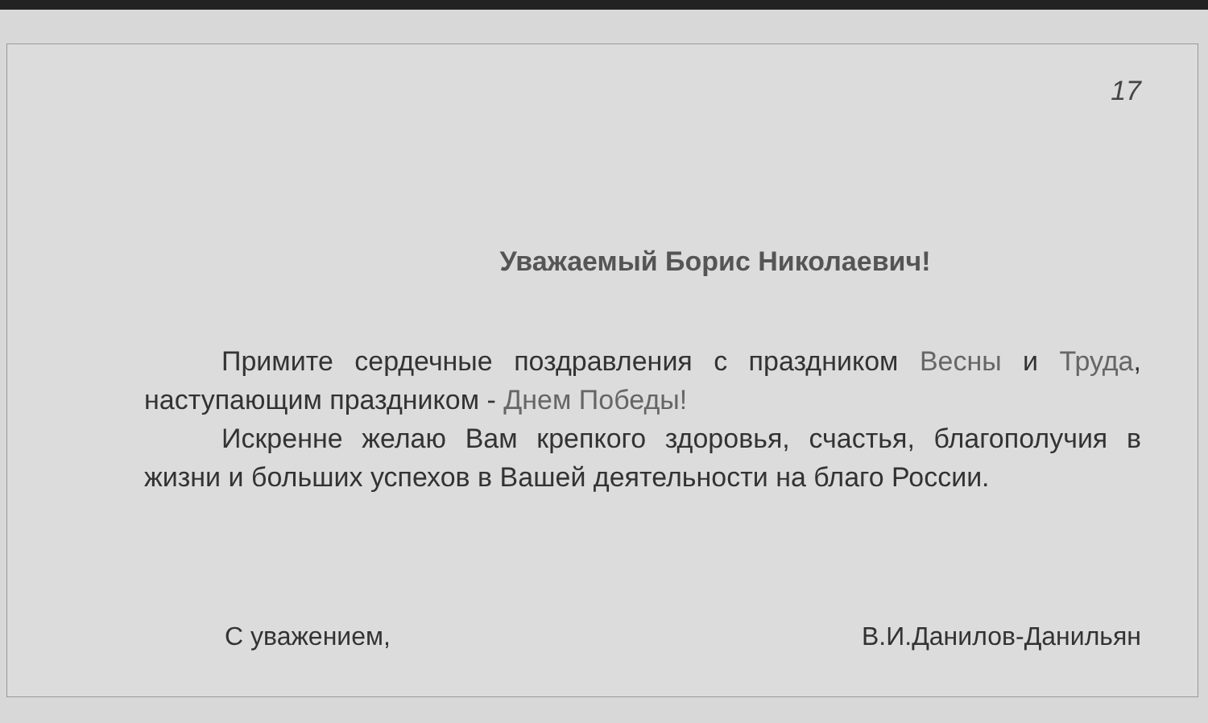17
Уважаемый Борис Николаевич!
Примите сердечные поздравления с праздником Весны и Труда, наступающим праздником - Днем Победы!
Искренне желаю Вам крепкого здоровья, счастья, благополучия в жизни и больших успехов в Вашей деятельности на благо России.
С уважением, В.И.Данилов-Данильян